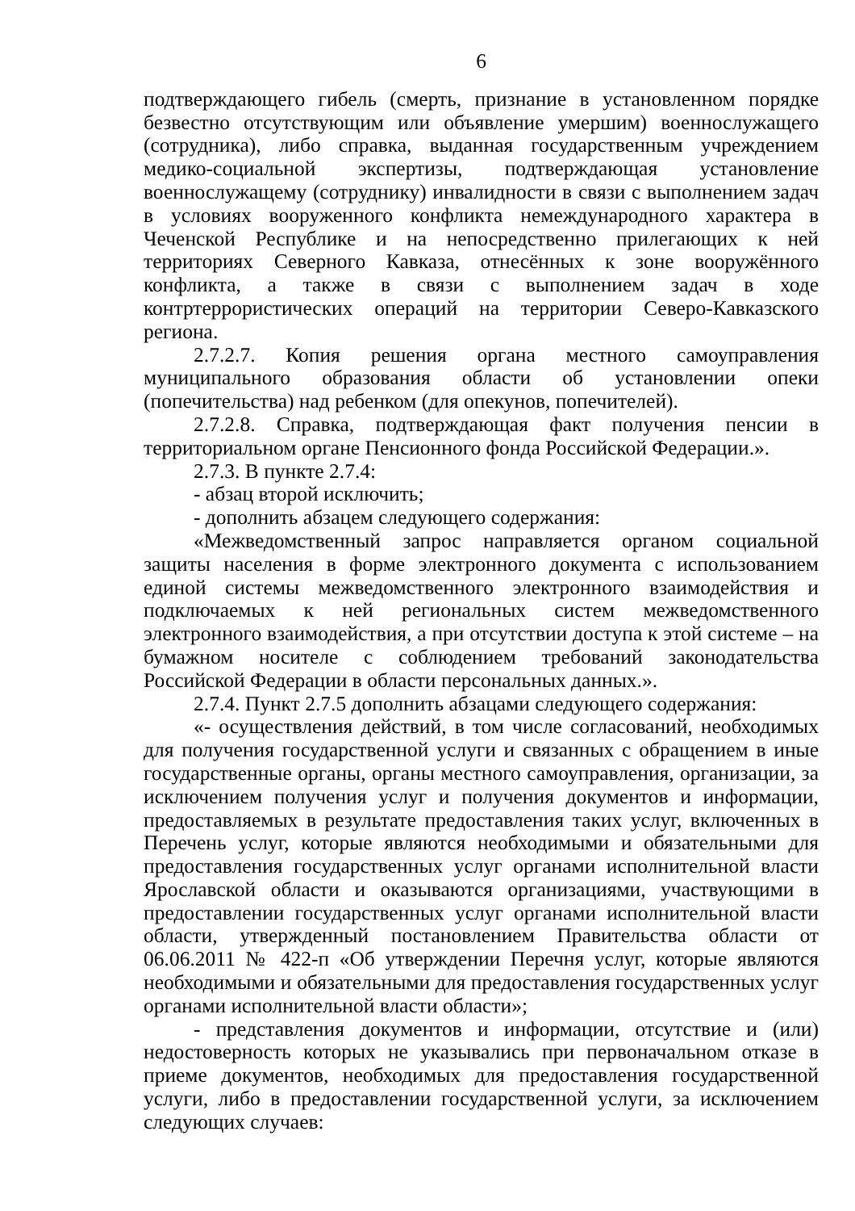6
подтверждающего гибель (смерть, признание в установленном порядке безвестно отсутствующим или объявление умершим) военнослужащего (сотрудника), либо справка, выданная государственным учреждением медико-социальной экспертизы, подтверждающая установление военнослужащему (сотруднику) инвалидности в связи с выполнением задач в условиях вооруженного конфликта немеждународного характера в Чеченской Республике и на непосредственно прилегающих к ней территориях Северного Кавказа, отнесённых к зоне вооружённого конфликта, а также в связи с выполнением задач в ходе контртеррористических операций на территории Северо-Кавказского региона.
2.7.2.7. Копия решения органа местного самоуправления муниципального образования области об установлении опеки (попечительства) над ребенком (для опекунов, попечителей).
2.7.2.8. Справка, подтверждающая факт получения пенсии в территориальном органе Пенсионного фонда Российской Федерации.».
2.7.3. В пункте 2.7.4:
- абзац второй исключить;
- дополнить абзацем следующего содержания:
«Межведомственный запрос направляется органом социальной защиты населения в форме электронного документа с использованием единой системы межведомственного электронного взаимодействия и подключаемых к ней региональных систем межведомственного электронного взаимодействия, а при отсутствии доступа к этой системе – на бумажном носителе с соблюдением требований законодательства Российской Федерации в области персональных данных.».
2.7.4. Пункт 2.7.5 дополнить абзацами следующего содержания:
«- осуществления действий, в том числе согласований, необходимых для получения государственной услуги и связанных с обращением в иные государственные органы, органы местного самоуправления, организации, за исключением получения услуг и получения документов и информации, предоставляемых в результате предоставления таких услуг, включенных в Перечень услуг, которые являются необходимыми и обязательными для предоставления государственных услуг органами исполнительной власти Ярославской области и оказываются организациями, участвующими в предоставлении государственных услуг органами исполнительной власти области, утвержденный постановлением Правительства области от 06.06.2011 № 422-п «Об утверждении Перечня услуг, которые являются необходимыми и обязательными для предоставления государственных услуг органами исполнительной власти области»;
- представления документов и информации, отсутствие и (или) недостоверность которых не указывались при первоначальном отказе в приеме документов, необходимых для предоставления государственной услуги, либо в предоставлении государственной услуги, за исключением следующих случаев: